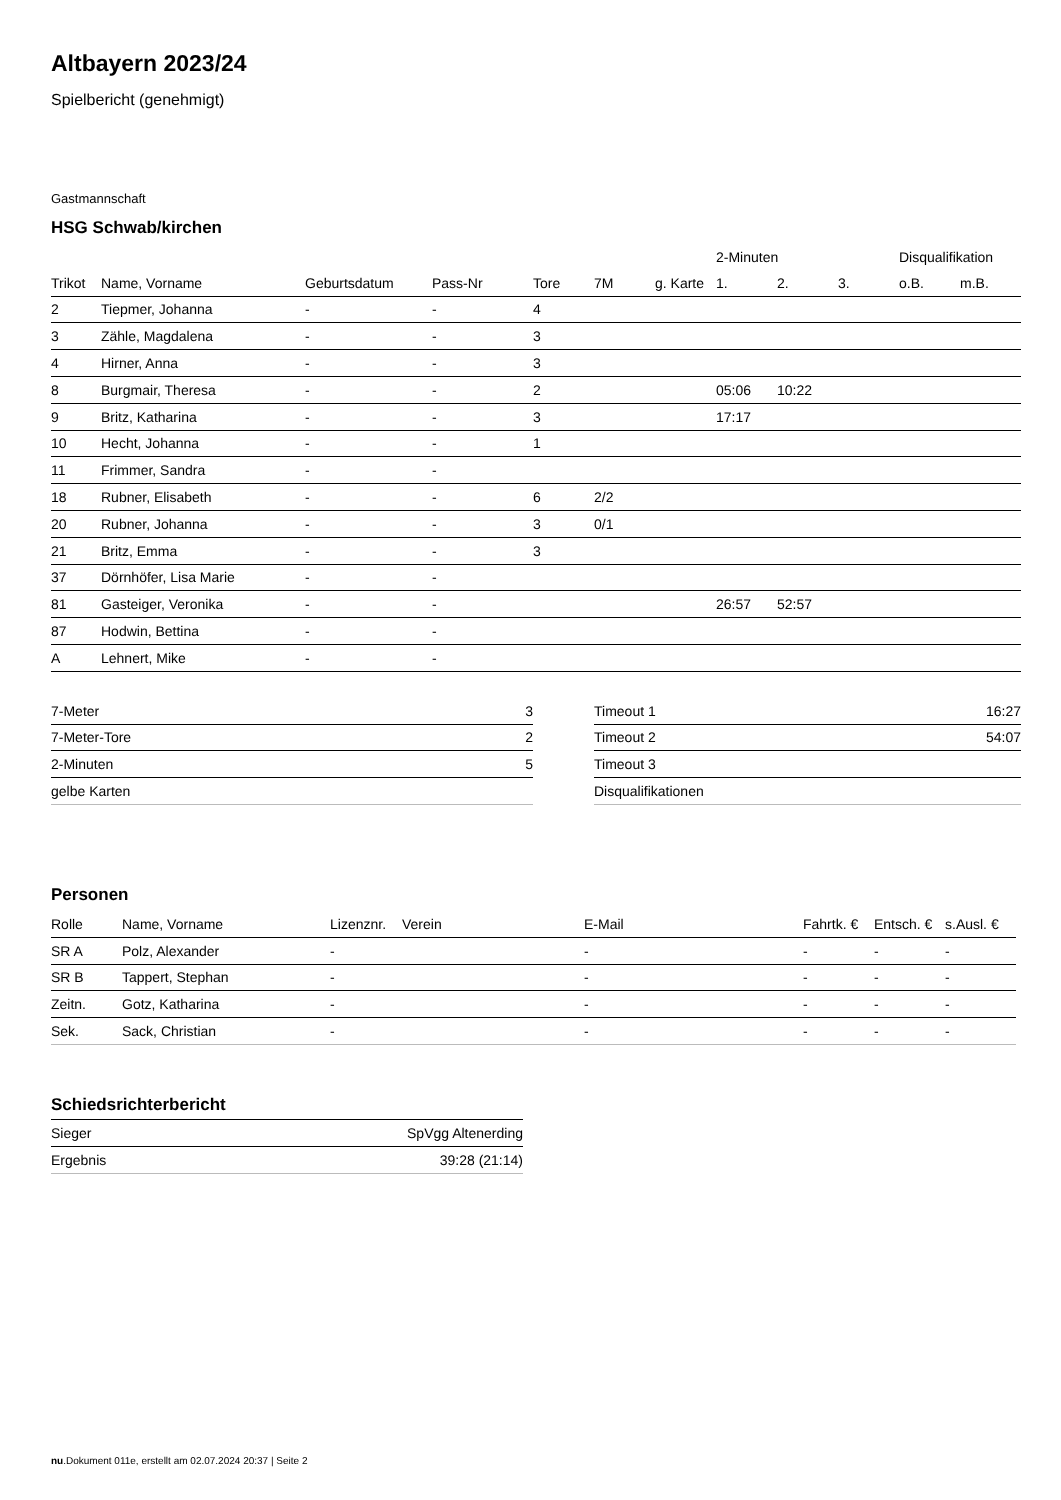Altbayern 2023/24
Spielbericht (genehmigt)
Gastmannschaft
HSG Schwab/kirchen
| | | | | | | | 2-Minuten | | | Disqualifikation | |
| --- | --- | --- | --- | --- | --- | --- | --- | --- | --- | --- | --- |
| Trikot | Name, Vorname | Geburtsdatum | Pass-Nr | Tore | 7M | g. Karte | 1. | 2. | 3. | o.B. | m.B. |
| 2 | Tiepmer, Johanna | - | - | 4 | | | | | | | |
| 3 | Zähle, Magdalena | - | - | 3 | | | | | | | |
| 4 | Hirner, Anna | - | - | 3 | | | | | | | |
| 8 | Burgmair, Theresa | - | - | 2 | | | 05:06 | 10:22 | | | |
| 9 | Britz, Katharina | - | - | 3 | | | 17:17 | | | | |
| 10 | Hecht, Johanna | - | - | 1 | | | | | | | |
| 11 | Frimmer, Sandra | - | - | | | | | | | | |
| 18 | Rubner, Elisabeth | - | - | 6 | 2/2 | | | | | | |
| 20 | Rubner, Johanna | - | - | 3 | 0/1 | | | | | | |
| 21 | Britz, Emma | - | - | 3 | | | | | | | |
| 37 | Dörnhöfer, Lisa Marie | - | - | | | | | | | | |
| 81 | Gasteiger, Veronika | - | - | | | | 26:57 | 52:57 | | | |
| 87 | Hodwin, Bettina | - | - | | | | | | | | |
| A | Lehnert, Mike | - | - | | | | | | | | |
| 7-Meter | 3 |
| 7-Meter-Tore | 2 |
| 2-Minuten | 5 |
| gelbe Karten | |
| Timeout 1 | 16:27 |
| Timeout 2 | 54:07 |
| Timeout 3 | |
| Disqualifikationen | |
Personen
| Rolle | Name, Vorname | Lizenznr. | Verein | E-Mail | Fahrtk. € | Entsch. € | s.Ausl. € |
| --- | --- | --- | --- | --- | --- | --- | --- |
| SR A | Polz, Alexander | - | | - | - | - | - |
| SR B | Tappert, Stephan | - | | - | - | - | - |
| Zeitn. | Gotz, Katharina | - | | - | - | - | - |
| Sek. | Sack, Christian | - | | - | - | - | - |
Schiedsrichterbericht
| Sieger | SpVgg Altenerding |
| Ergebnis | 39:28 (21:14) |
nu.Dokument 011e, erstellt am 02.07.2024 20:37 | Seite 2